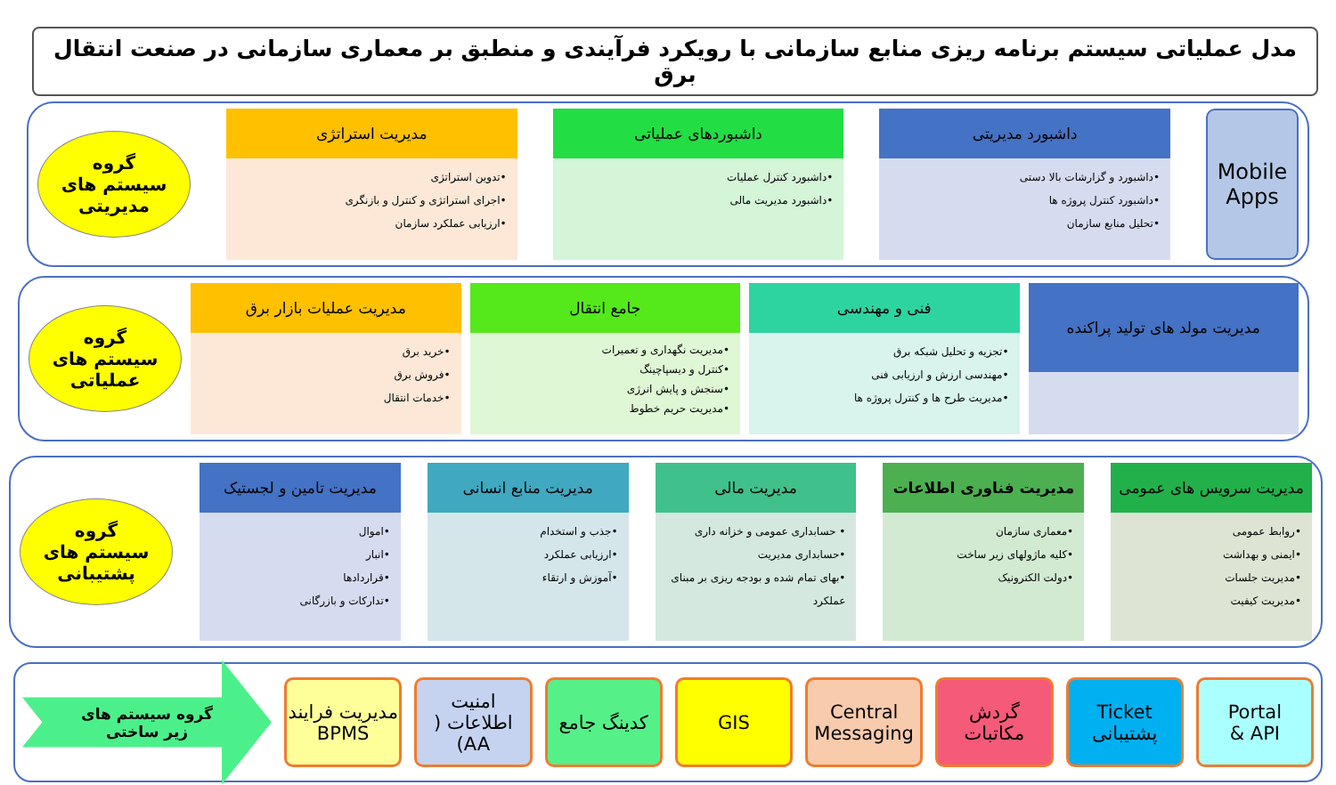مدل عملیاتی سیستم برنامه ریزی منابع سازمانی با رویکرد فرآیندی و منطبق بر معماری سازمانی در صنعت انتقال برق
Mobile
Apps
داشبورد مدیریتی
•داشبورد و گزارشات بالا دستی
•داشبورد کنترل پروژه ها
•تحلیل منابع سازمان
داشبوردهای عملیاتی
•داشبورد کنترل عملیات
•داشبورد مدیریت مالی
مدیریت استراتژی
•تدوین استراتژی
•اجرای استراتژی و کنترل و بازنگری
•ارزیابی عملکرد سازمان
گروه
سیستم های
مدیریتی
مدیریت مولد های تولید پراکنده
فنی و مهندسی
•تجزیه و تحلیل شبکه برق
•مهندسی ارزش و ارزیابی فنی
•مدیریت طرح ها و کنترل پروژه ها
جامع انتقال
•مدیریت نگهداری و تعمیرات
•کنترل و دیسپاچینگ
•سنجش و پایش انرژی
•مدیریت حریم خطوط
مدیریت عملیات بازار برق
•خرید برق
•فروش برق
•خدمات انتقال
گروه
سیستم های
عملیاتی
مدیریت سرویس های عمومی
•روابط عمومی
•ایمنی و بهداشت
•مدیریت جلسات
•مدیریت کیفیت
مدیریت فناوری اطلاعات
•معماری سازمان
•کلیه ماژولهای زیر ساخت
•دولت الکترونیک
مدیریت مالی
• حسابداری عمومی و خزانه داری
•حسابداری مدیریت
•بهای تمام شده و بودجه ریزی بر مبنای عملکرد
مدیریت منابع انسانی
•جذب و استخدام
•ارزیابی عملکرد
•آموزش و ارتقاء
مدیریت تامین و لجستیک
•اموال
•انبار
•قراردادها
•تدارکات و بازرگانی
گروه
سیستم های
پشتیبانی
Portal
& API
Ticket
پشتیبانی
گردش
مکاتبات
Central
Messaging
GIS کدینگ جامع
امنیت
اطلاعات ( AA)
مدیریت فرایند
BPMS
گروه سیستم های
زیر ساختی